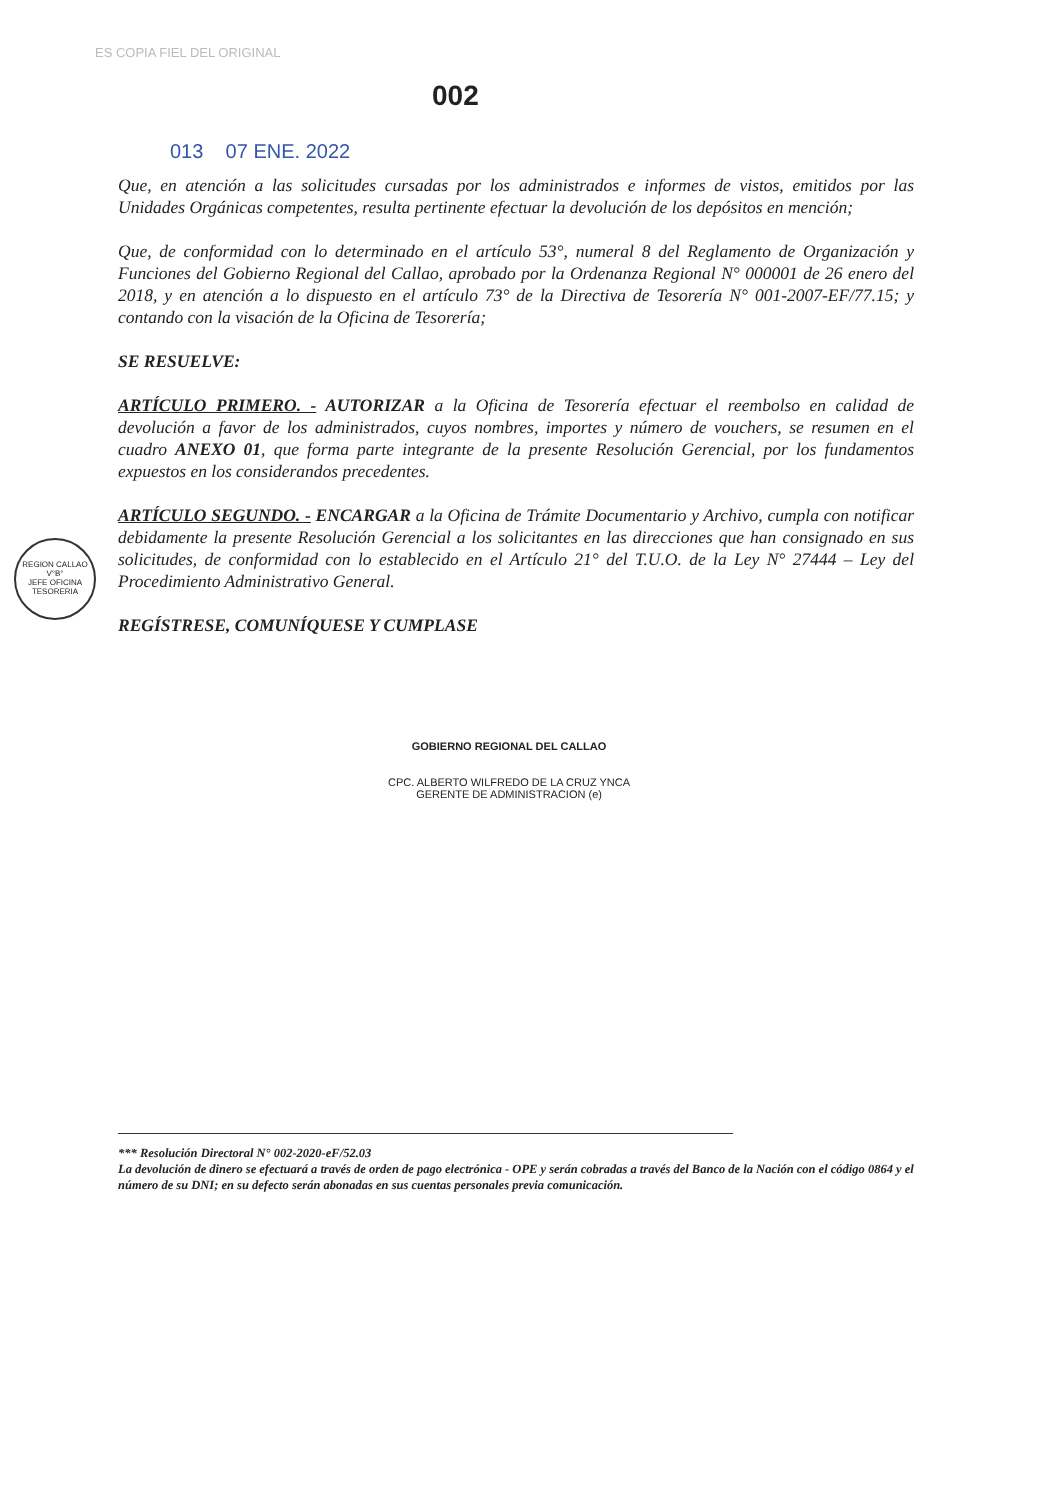ES COPIA FIEL DEL ORIGINAL
002
013 07 ENE. 2022
Que, en atención a las solicitudes cursadas por los administrados e informes de vistos, emitidos por las Unidades Orgánicas competentes, resulta pertinente efectuar la devolución de los depósitos en mención;
Que, de conformidad con lo determinado en el artículo 53°, numeral 8 del Reglamento de Organización y Funciones del Gobierno Regional del Callao, aprobado por la Ordenanza Regional N° 000001 de 26 enero del 2018, y en atención a lo dispuesto en el artículo 73° de la Directiva de Tesorería N° 001-2007-EF/77.15; y contando con la visación de la Oficina de Tesorería;
SE RESUELVE:
ARTÍCULO PRIMERO. - AUTORIZAR a la Oficina de Tesorería efectuar el reembolso en calidad de devolución a favor de los administrados, cuyos nombres, importes y número de vouchers, se resumen en el cuadro ANEXO 01, que forma parte integrante de la presente Resolución Gerencial, por los fundamentos expuestos en los considerandos precedentes.
ARTÍCULO SEGUNDO. - ENCARGAR a la Oficina de Trámite Documentario y Archivo, cumpla con notificar debidamente la presente Resolución Gerencial a los solicitantes en las direcciones que han consignado en sus solicitudes, de conformidad con lo establecido en el Artículo 21° del T.U.O. de la Ley N° 27444 – Ley del Procedimiento Administrativo General.
REGÍSTRESE, COMUNÍQUESE Y CUMPLASE
REGION CALLAO
V°B°
JEFE OFICINA
TESORERIA
GOBIERNO REGIONAL DEL CALLAO
CPC. ALBERTO WILFREDO DE LA CRUZ YNCA
GERENTE DE ADMINISTRACION (e)
*** Resolución Directoral N° 002-2020-eF/52.03
La devolución de dinero se efectuará a través de orden de pago electrónica - OPE y serán cobradas a través del Banco de la Nación con el código 0864 y el número de su DNI; en su defecto serán abonadas en sus cuentas personales previa comunicación.